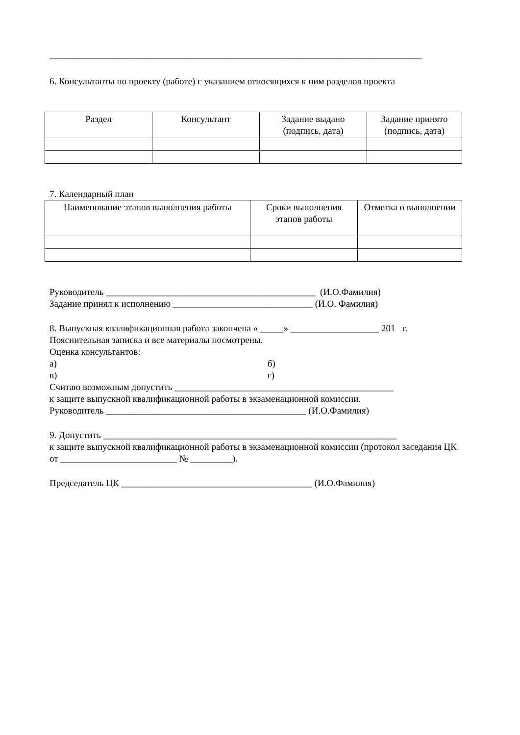________________________________________________________________________________
6. Консультанты по проекту (работе) с указанием относящихся к ним разделов проекта
| Раздел | Консультант | Задание выдано (подпись, дата) | Задание принято (подпись, дата) |
| --- | --- | --- | --- |
7. Календарный план
| Наименование этапов выполнения работы | Сроки выполнения этапов работы | Отметка о выполнении |
| --- | --- | --- |
Руководитель _____________________________________________ (И.О.Фамилия)
Задание принял к исполнению ______________________________ (И.О. Фамилия)
8. Выпускная квалификационная работа закончена « _____» ___________________ 201 г.
Пояснительная записка и все материалы посмотрены.
Оценка консультантов:
а) б)
в) г)
Считаю возможным допустить _______________________________________________
к защите выпускной квалификационной работы в экзаменационной комиссии.
Руководитель ___________________________________________ (И.О.Фамилия)
9. Допустить _______________________________________________________________
к защите выпускной квалификационной работы в экзаменационной комиссии (протокол заседания ЦК от _________________________ № _________).
Председатель ЦК _________________________________________ (И.О.Фамилия)